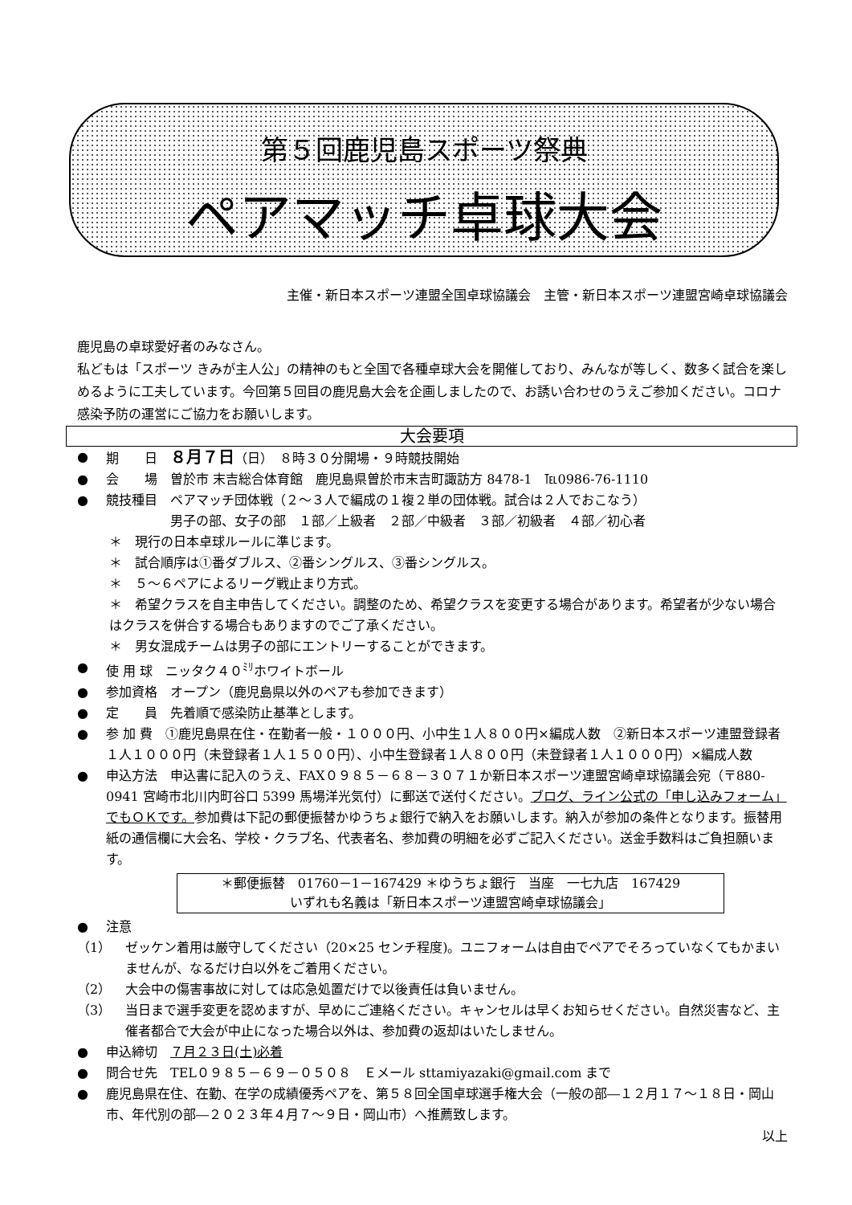第５回鹿児島スポーツ祭典
ペアマッチ卓球大会
主催・新日本スポーツ連盟全国卓球協議会　主管・新日本スポーツ連盟宮崎卓球協議会
鹿児島の卓球愛好者のみなさん。
私どもは「スポーツ きみが主人公」の精神のもと全国で各種卓球大会を開催しており、みんなが等しく、数多く試合を楽しめるように工夫しています。今回第５回目の鹿児島大会を企画しましたので、お誘い合わせのうえご参加ください。コロナ感染予防の運営にご協力をお願いします。
大会要項
● 期　　日　８月７日（日）　８時３０分開場・９時競技開始
● 会　　場　曽於市 末吉総合体育館　鹿児島県曽於市末吉町諏訪方 8478-1　℡0986-76-1110
● 競技種目　ペアマッチ団体戦（２～３人で編成の１複２単の団体戦。試合は２人でおこなう）
　　　　　男子の部、女子の部　１部／上級者　２部／中級者　３部／初級者　４部／初心者
＊　現行の日本卓球ルールに準じます。
＊　試合順序は①番ダブルス、②番シングルス、③番シングルス。
＊　５～６ペアによるリーグ戦止まり方式。
＊　希望クラスを自主申告してください。調整のため、希望クラスを変更する場合があります。希望者が少ない場合はクラスを併合する場合もありますのでご了承ください。
＊　男女混成チームは男子の部にエントリーすることができます。
● 使 用 球　ニッタク４０<sup>ﾐﾘ</sup>ホワイトボール
● 参加資格　オープン（鹿児島県以外のペアも参加できます）
● 定　　員　先着順で感染防止基準とします。
● 参 加 費　①鹿児島県在住・在勤者一般・１０００円、小中生１人８００円×編成人数　②新日本スポーツ連盟登録者１人１０００円（未登録者１人１５００円）、小中生登録者１人８００円（未登録者１人１０００円）×編成人数
● 申込方法　申込書に記入のうえ、FAX０９８５－６８－３０７１か新日本スポーツ連盟宮崎卓球協議会宛（〒880-0941 宮崎市北川内町谷口 5399 馬場洋光気付）に郵送で送付ください。ブログ、ライン公式の「申し込みフォーム」でもＯＫです。参加費は下記の郵便振替かゆうちょ銀行で納入をお願いします。納入が参加の条件となります。振替用紙の通信欄に大会名、学校・クラブ名、代表者名、参加費の明細を必ずご記入ください。送金手数料はご負担願います。
＊郵便振替　01760－1－167429 ＊ゆうちょ銀行　当座　一七九店　167429
いずれも名義は「新日本スポーツ連盟宮崎卓球協議会」
● 注意
（1） ゼッケン着用は厳守してください（20×25 センチ程度)。ユニフォームは自由でペアでそろっていなくてもかまいませんが、なるだけ白以外をご着用ください。
（2） 大会中の傷害事故に対しては応急処置だけで以後責任は負いません。
（3） 当日まで選手変更を認めますが、早めにご連絡ください。キャンセルは早くお知らせください。自然災害など、主催者都合で大会が中止になった場合以外は、参加費の返却はいたしません。
● 申込締切　７月２３日(土)必着
● 問合せ先　TEL０９８５－６９－０５０８　Ｅメール sttamiyazaki@gmail.com まで
● 鹿児島県在住、在勤、在学の成績優秀ペアを、第５８回全国卓球選手権大会（一般の部―１２月１７～１８日・岡山市、年代別の部―２０２３年４月７～９日・岡山市）へ推薦致します。
以上